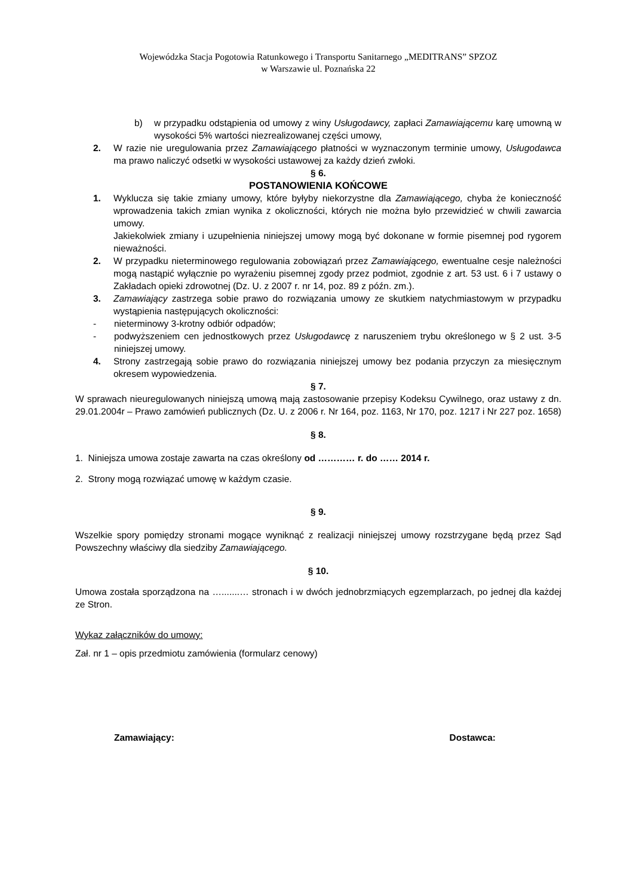Wojewódzka Stacja Pogotowia Ratunkowego i Transportu Sanitarnego „MEDITRANS” SPZOZ
w Warszawie ul. Poznańska 22
b) w przypadku odstąpienia od umowy z winy Usługodawcy, zapłaci Zamawiającemu karę umowną w wysokości 5% wartości niezrealizowanej części umowy,
2. W razie nie uregulowania przez Zamawiającego płatności w wyznaczonym terminie umowy, Usługodawca ma prawo naliczyć odsetki w wysokości ustawowej za każdy dzień zwłoki.
§ 6.
POSTANOWIENIA KOŃCOWE
1. Wyklucza się takie zmiany umowy, które byłyby niekorzystne dla Zamawiającego, chyba że konieczność wprowadzenia takich zmian wynika z okoliczności, których nie można było przewidzieć w chwili zawarcia umowy.
Jakiekolwiek zmiany i uzupełnienia niniejszej umowy mogą być dokonane w formie pisemnej pod rygorem nieważności.
2. W przypadku nieterminowego regulowania zobowiązań przez Zamawiającego, ewentualne cesje należności mogą nastąpić wyłącznie po wyrażeniu pisemnej zgody przez podmiot, zgodnie z art. 53 ust. 6 i 7 ustawy o Zakładach opieki zdrowotnej (Dz. U. z 2007 r. nr 14, poz. 89 z późn. zm.).
3. Zamawiający zastrzega sobie prawo do rozwiązania umowy ze skutkiem natychmiastowym w przypadku wystąpienia następujących okoliczności:
- nieterminowy 3-krotny odbiór odpadów;
- podwyższeniem cen jednostkowych przez Usługodawcę z naruszeniem trybu określonego w § 2 ust. 3-5 niniejszej umowy.
4. Strony zastrzegają sobie prawo do rozwiązania niniejszej umowy bez podania przyczyn za miesięcznym okresem wypowiedzenia.
§ 7.
W sprawach nieuregulowanych niniejszą umową mają zastosowanie przepisy Kodeksu Cywilnego, oraz ustawy z dn. 29.01.2004r – Prawo zamówień publicznych (Dz. U. z 2006 r. Nr 164, poz. 1163, Nr 170, poz. 1217 i Nr 227 poz. 1658)
§ 8.
1. Niniejsza umowa zostaje zawarta na czas określony od ………… r. do …… 2014 r.
2. Strony mogą rozwiązać umowę w każdym czasie.
§ 9.
Wszelkie spory pomiędzy stronami mogące wyniknąć z realizacji niniejszej umowy rozstrzygane będą przez Sąd Powszechny właściwy dla siedziby Zamawiającego.
§ 10.
Umowa została sporządzona na ….......… stronach i w dwóch jednobrzmiących egzemplarzach, po jednej dla każdej ze Stron.
Wykaz załączników do umowy:
Zał. nr 1 – opis przedmiotu zamówienia (formularz cenowy)
Zamawiający: Dostawca: